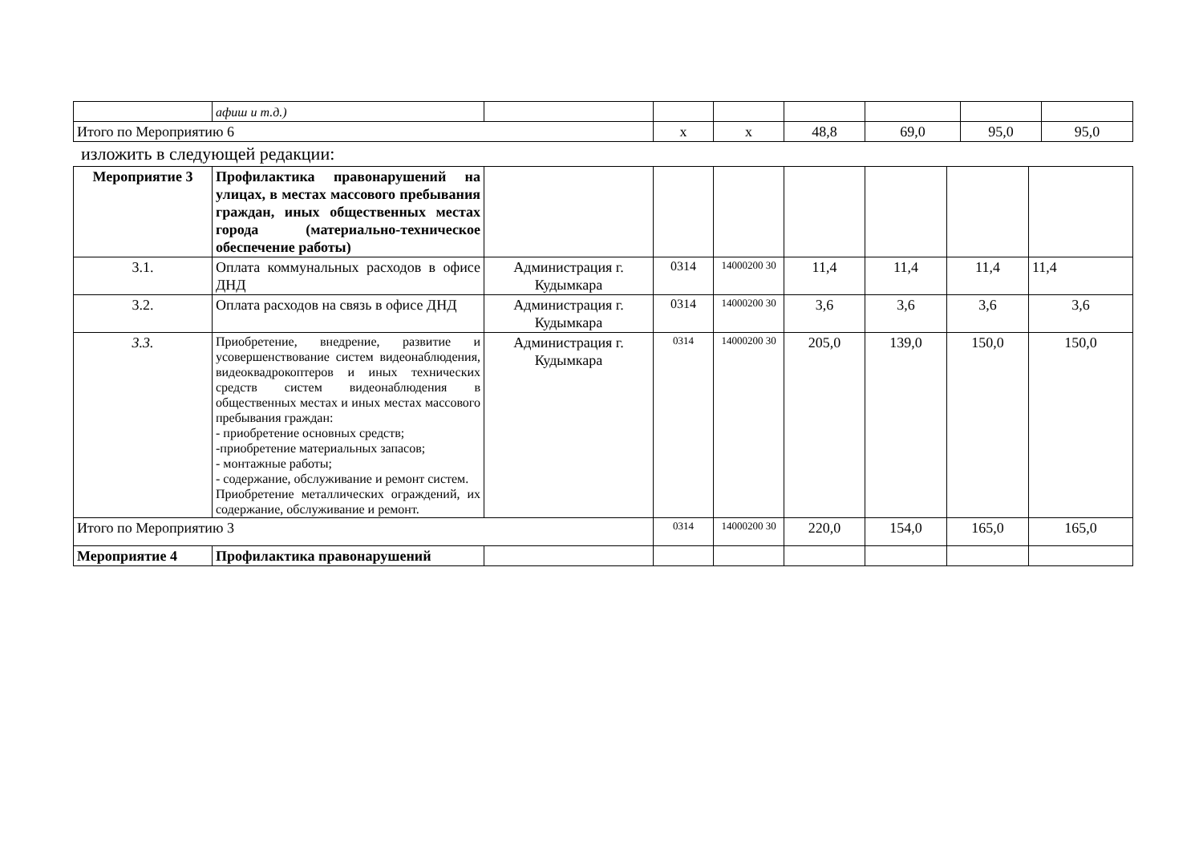| | афиш и т.д.) | | | | | | | |
| Итого по Мероприятию 6 | | | х | х | 48,8 | 69,0 | 95,0 | 95,0 |
изложить в следующей редакции:
| Мероприятие 3 | Профилактика правонарушений на улицах, в местах массового пребывания граждан, иных общественных местах города (материально-техническое обеспечение работы) | | | | | | | |
| 3.1. | Оплата коммунальных расходов в офисе ДНД | Администрация г. Кудымкара | 0314 | 14000200 30 | 11,4 | 11,4 | 11,4 | 11,4 |
| 3.2. | Оплата расходов на связь в офисе ДНД | Администрация г. Кудымкара | 0314 | 14000200 30 | 3,6 | 3,6 | 3,6 | 3,6 |
| 3.3. | Приобретение, внедрение, развитие и усовершенствование систем видеонаблюдения, видеоквадрокоптеров и иных технических средств систем видеонаблюдения в общественных местах и иных местах массового пребывания граждан: - приобретение основных средств; -приобретение материальных запасов; - монтажные работы; - содержание, обслуживание и ремонт систем. Приобретение металлических ограждений, их содержание, обслуживание и ремонт. | Администрация г. Кудымкара | 0314 | 14000200 30 | 205,0 | 139,0 | 150,0 | 150,0 |
| Итого по Мероприятию 3 | | | 0314 | 14000200 30 | 220,0 | 154,0 | 165,0 | 165,0 |
| Мероприятие 4 | Профилактика правонарушений | | | | | | | |